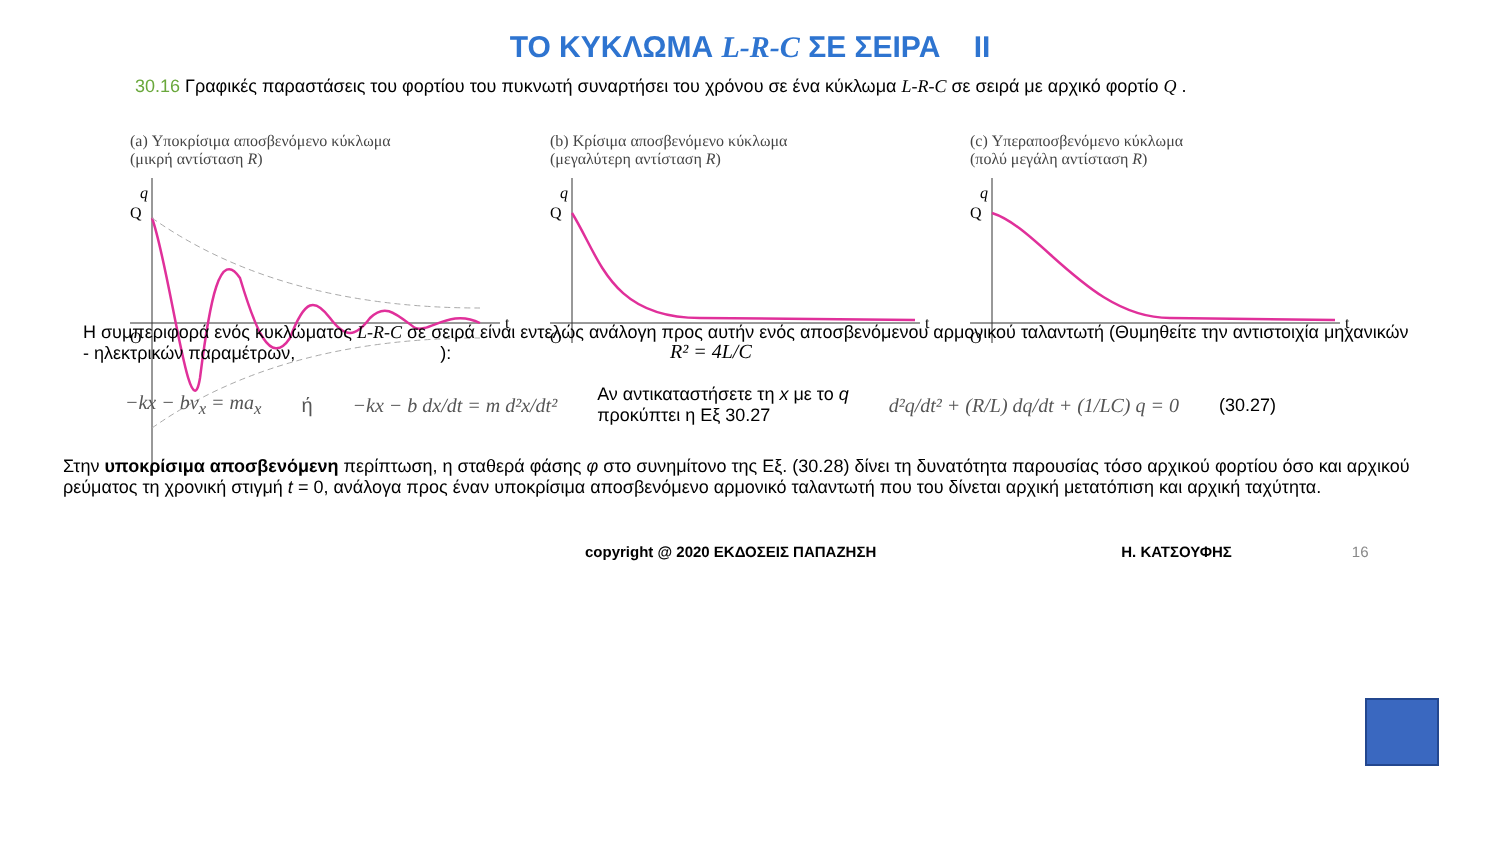ΤΟ ΚΥΚΛΩΜΑ L-R-C ΣΕ ΣΕΙΡΑ II
30.16 Γραφικές παραστάσεις του φορτίου του πυκνωτή συναρτήσει του χρόνου σε ένα κύκλωμα L-R-C σε σειρά με αρχικό φορτίο Q .
(a) Υποκρίσιμα αποσβενόμενο κύκλωμα
(μικρή αντίσταση R)
q
Q
O
t
(b) Κρίσιμα αποσβενόμενο κύκλωμα
(μεγαλύτερη αντίσταση R)
q
Q
O
t
R² = 4L/C
(c) Υπεραποσβενόμενο κύκλωμα
(πολύ μεγάλη αντίσταση R)
q
Q
O
t
Η συμπεριφορά ενός κυκλώματος L-R-C σε σειρά είναι εντελώς ανάλογη προς αυτήν ενός αποσβενόμενου αρμονικού ταλαντωτή (Θυμηθείτε την αντιστοιχία μηχανικών - ηλεκτρικών παραμέτρων, ):
−kx − bv<sub>x</sub> = ma<sub>x</sub> ή −kx − b dx/dt = m d²x/dt² Αν αντικαταστήσετε τη x με το q
προκύπτει η Εξ 30.27 d²q/dt² + (R/L) dq/dt + (1/LC) q = 0 (30.27)
Στην υποκρίσιμα αποσβενόμενη περίπτωση, η σταθερά φάσης φ στο συνημίτονο της Εξ. (30.28) δίνει τη δυνατότητα παρουσίας τόσο αρχικού φορτίου όσο και αρχικού ρεύματος τη χρονική στιγμή t = 0, ανάλογα προς έναν υποκρίσιμα αποσβενόμενο αρμονικό ταλαντωτή που του δίνεται αρχική μετατόπιση και αρχική ταχύτητα.
copyright @ 2020 ΕΚΔΟΣΕΙΣ ΠΑΠΑΖΗΣΗ Η. ΚΑΤΣΟΥΦΗΣ 16